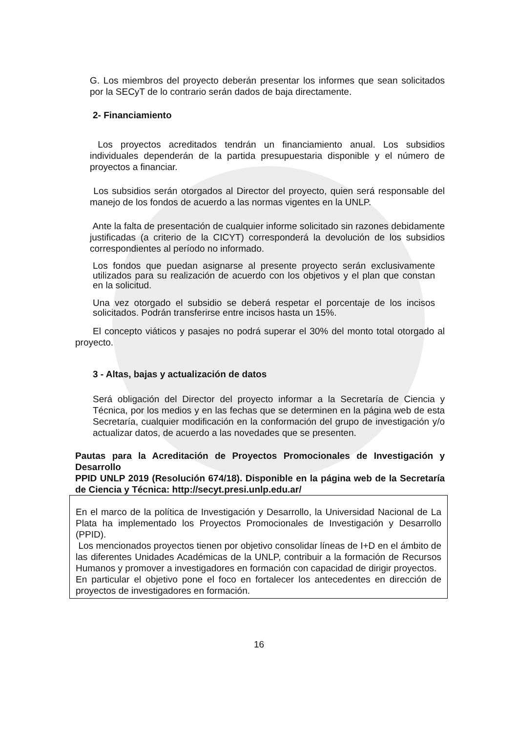G. Los miembros del proyecto deberán presentar los informes que sean solicitados por la SECyT de lo contrario serán dados de baja directamente.
2- Financiamiento
Los proyectos acreditados tendrán un financiamiento anual. Los subsidios individuales dependerán de la partida presupuestaria disponible y el número de proyectos a financiar.
Los subsidios serán otorgados al Director del proyecto, quien será responsable del manejo de los fondos de acuerdo a las normas vigentes en la UNLP.
Ante la falta de presentación de cualquier informe solicitado sin razones debidamente justificadas (a criterio de la CICYT) corresponderá la devolución de los subsidios correspondientes al período no informado.
Los fondos que puedan asignarse al presente proyecto serán exclusivamente utilizados para su realización de acuerdo con los objetivos y el plan que constan en la solicitud.
Una vez otorgado el subsidio se deberá respetar el porcentaje de los incisos solicitados. Podrán transferirse entre incisos hasta un 15%.
El concepto viáticos y pasajes no podrá superar el 30% del monto total otorgado al proyecto.
3 - Altas, bajas y actualización de datos
Será obligación del Director del proyecto informar a la Secretaría de Ciencia y Técnica, por los medios y en las fechas que se determinen en la página web de esta Secretaría, cualquier modificación en la conformación del grupo de investigación y/o actualizar datos, de acuerdo a las novedades que se presenten.
Pautas para la Acreditación de Proyectos Promocionales de Investigación y Desarrollo
PPID UNLP 2019 (Resolución 674/18). Disponible en la página web de la Secretaría de Ciencia y Técnica: http://secyt.presi.unlp.edu.ar/
En el marco de la política de Investigación y Desarrollo, la Universidad Nacional de La Plata ha implementado los Proyectos Promocionales de Investigación y Desarrollo (PPID).
Los mencionados proyectos tienen por objetivo consolidar líneas de I+D en el ámbito de las diferentes Unidades Académicas de la UNLP, contribuir a la formación de Recursos Humanos y promover a investigadores en formación con capacidad de dirigir proyectos.
En particular el objetivo pone el foco en fortalecer los antecedentes en dirección de proyectos de investigadores en formación.
16